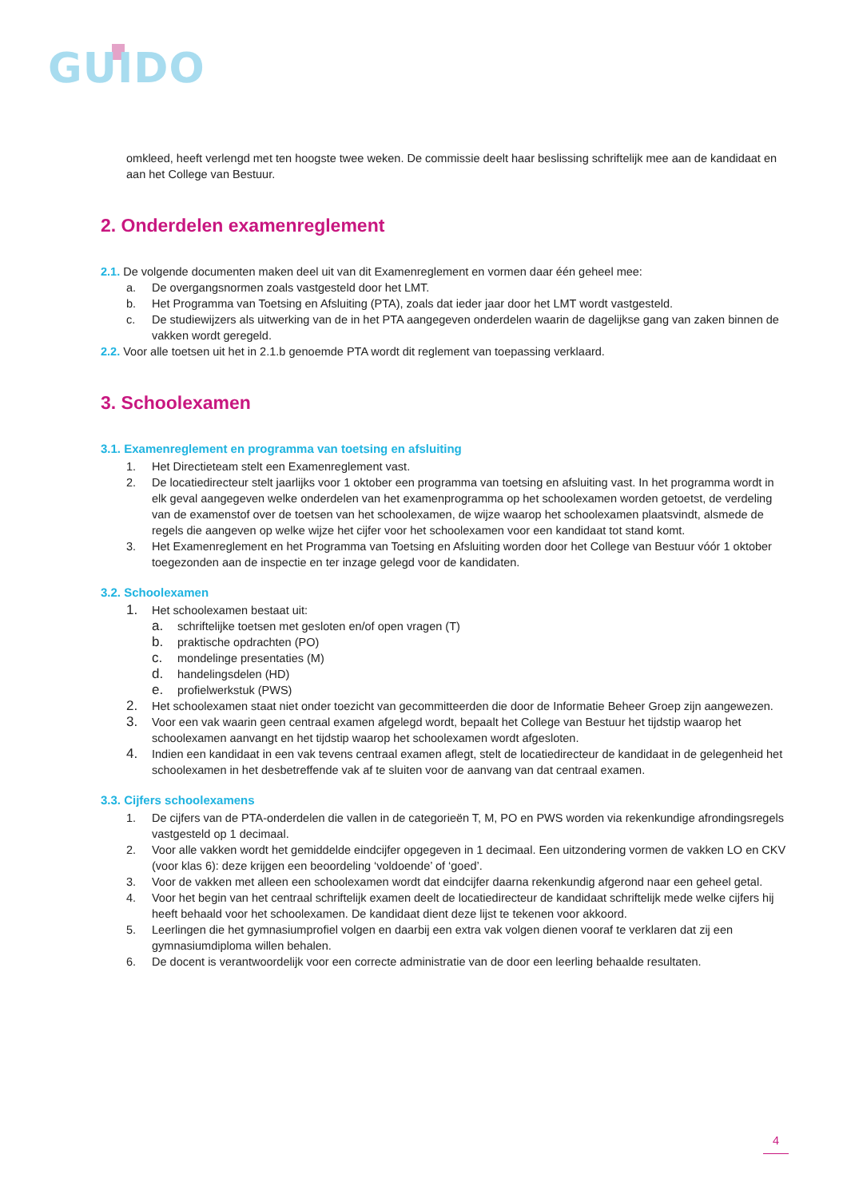GUIDO
omkleed, heeft verlengd met ten hoogste twee weken. De commissie deelt haar beslissing schriftelijk mee aan de kandidaat en aan het College van Bestuur.
2. Onderdelen examenreglement
2.1. De volgende documenten maken deel uit van dit Examenreglement en vormen daar één geheel mee:
a. De overgangsnormen zoals vastgesteld door het LMT.
b. Het Programma van Toetsing en Afsluiting (PTA), zoals dat ieder jaar door het LMT wordt vastgesteld.
c. De studiewijzers als uitwerking van de in het PTA aangegeven onderdelen waarin de dagelijkse gang van zaken binnen de vakken wordt geregeld.
2.2. Voor alle toetsen uit het in 2.1.b genoemde PTA wordt dit reglement van toepassing verklaard.
3. Schoolexamen
3.1. Examenreglement en programma van toetsing en afsluiting
1. Het Directieteam stelt een Examenreglement vast.
2. De locatiedirecteur stelt jaarlijks voor 1 oktober een programma van toetsing en afsluiting vast. In het programma wordt in elk geval aangegeven welke onderdelen van het examenprogramma op het schoolexamen worden getoetst, de verdeling van de examenstof over de toetsen van het schoolexamen, de wijze waarop het schoolexamen plaatsvindt, alsmede de regels die aangeven op welke wijze het cijfer voor het schoolexamen voor een kandidaat tot stand komt.
3. Het Examenreglement en het Programma van Toetsing en Afsluiting worden door het College van Bestuur vóór 1 oktober toegezonden aan de inspectie en ter inzage gelegd voor de kandidaten.
3.2. Schoolexamen
1. Het schoolexamen bestaat uit:
a. schriftelijke toetsen met gesloten en/of open vragen (T)
b. praktische opdrachten (PO)
c. mondelinge presentaties (M)
d. handelingsdelen (HD)
e. profielwerkstuk (PWS)
2. Het schoolexamen staat niet onder toezicht van gecommitteerden die door de Informatie Beheer Groep zijn aangewezen.
3. Voor een vak waarin geen centraal examen afgelegd wordt, bepaalt het College van Bestuur het tijdstip waarop het schoolexamen aanvangt en het tijdstip waarop het schoolexamen wordt afgesloten.
4. Indien een kandidaat in een vak tevens centraal examen aflegt, stelt de locatiedirecteur de kandidaat in de gelegenheid het schoolexamen in het desbetreffende vak af te sluiten voor de aanvang van dat centraal examen.
3.3. Cijfers schoolexamens
1. De cijfers van de PTA-onderdelen die vallen in de categorieën T, M, PO en PWS worden via rekenkundige afrondingsregels vastgesteld op 1 decimaal.
2. Voor alle vakken wordt het gemiddelde eindcijfer opgegeven in 1 decimaal. Een uitzondering vormen de vakken LO en CKV (voor klas 6): deze krijgen een beoordeling ‘voldoende’ of ‘goed’.
3. Voor de vakken met alleen een schoolexamen wordt dat eindcijfer daarna rekenkundig afgerond naar een geheel getal.
4. Voor het begin van het centraal schriftelijk examen deelt de locatiedirecteur de kandidaat schriftelijk mede welke cijfers hij heeft behaald voor het schoolexamen. De kandidaat dient deze lijst te tekenen voor akkoord.
5. Leerlingen die het gymnasiumprofiel volgen en daarbij een extra vak volgen dienen vooraf te verklaren dat zij een gymnasiumdiploma willen behalen.
6. De docent is verantwoordelijk voor een correcte administratie van de door een leerling behaalde resultaten.
4